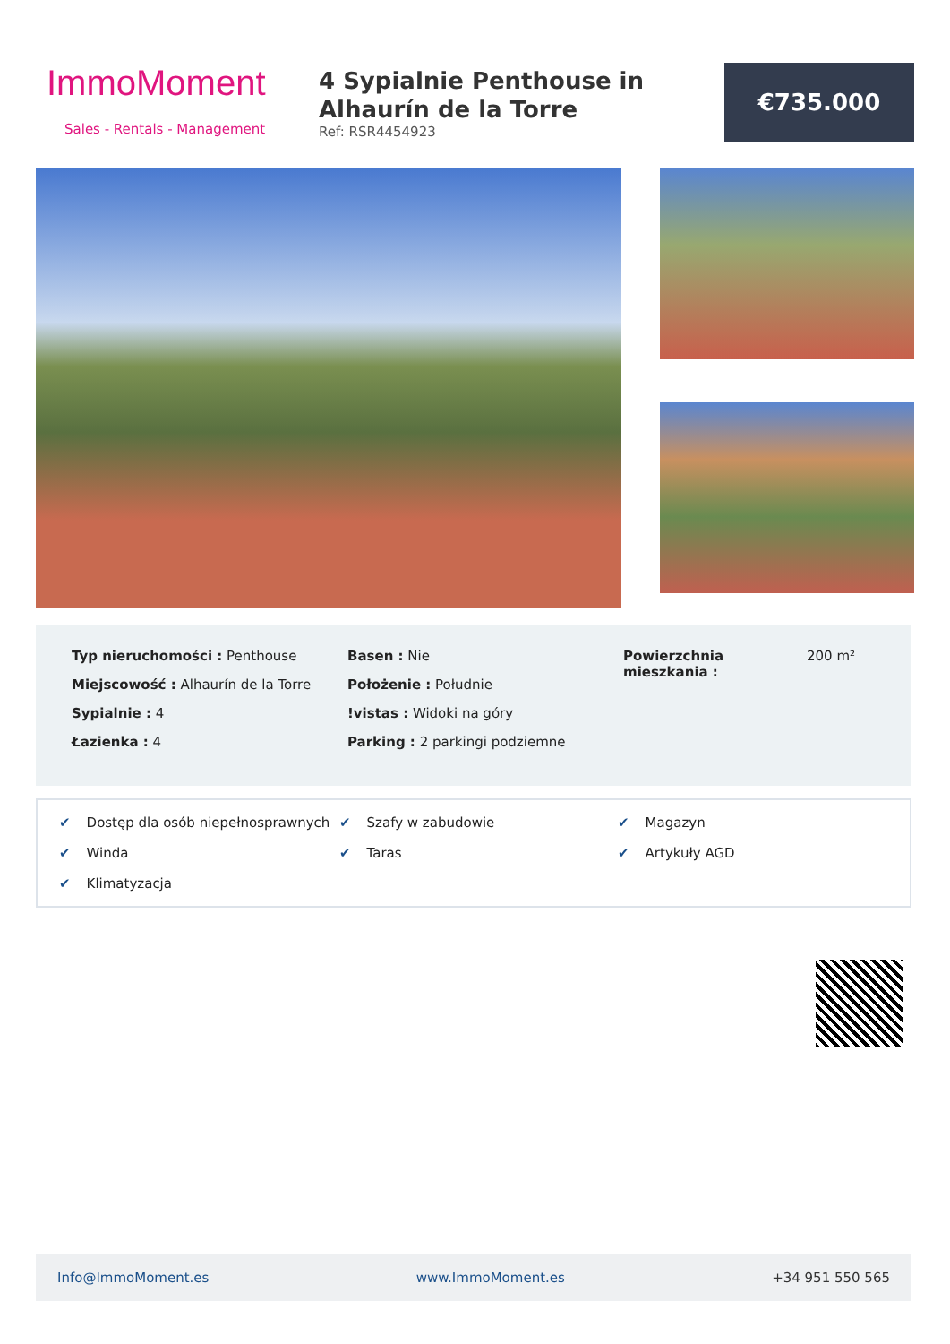ImmoMoment
Sales - Rentals - Management
4 Sypialnie Penthouse in Alhaurín de la Torre
Ref: RSR4454923
€735.000
Typ nieruchomości : Penthouse
Miejscowość : Alhaurín de la Torre
Sypialnie : 4
Łazienka : 4
Basen : Nie
Położenie : Południe
!vistas : Widoki na góry
Parking : 2 parkingi podziemne
Powierzchnia mieszkania :
200 m²
✔ Dostęp dla osób niepełnosprawnych ✔ Szafy w zabudowie ✔ Magazyn ✔ Winda ✔ Taras ✔ Artykuły AGD ✔ Klimatyzacja
Info@ImmoMoment.es www.ImmoMoment.es +34 951 550 565